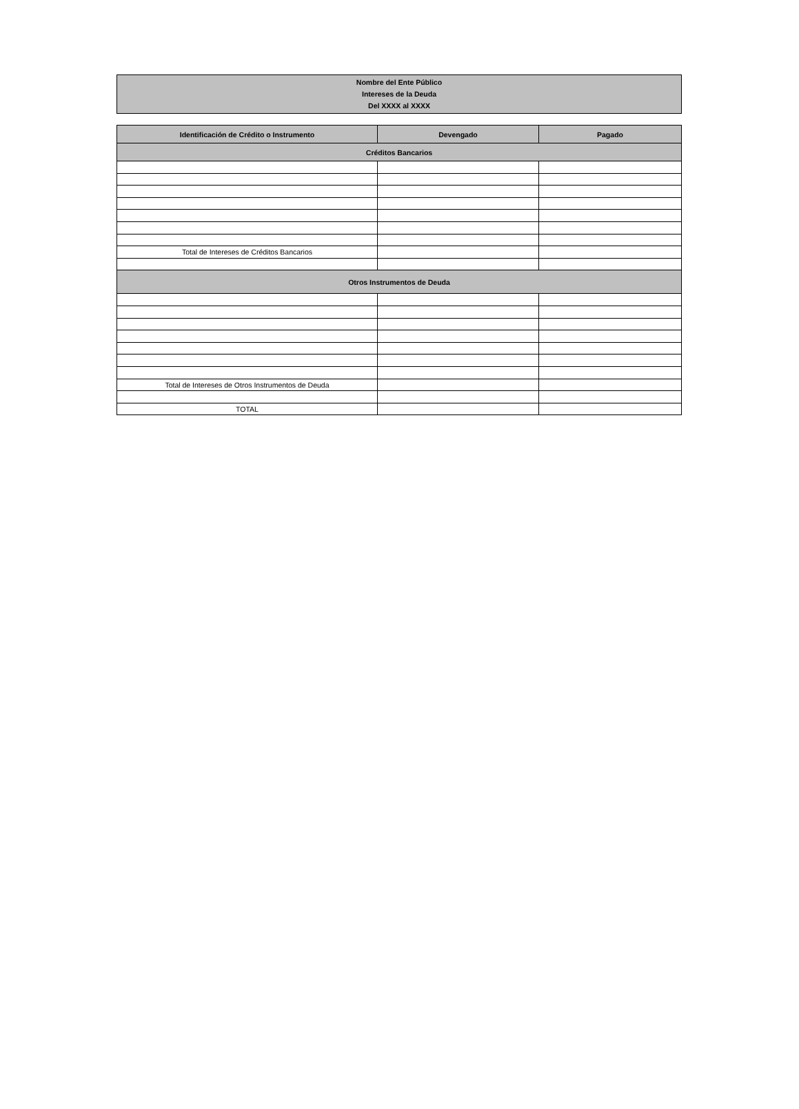Nombre del Ente Público
Intereses de la Deuda
Del XXXX al XXXX
| Identificación de Crédito o Instrumento | Devengado | Pagado |
| --- | --- | --- |
| Créditos Bancarios | | |
| Total de Intereses de Créditos Bancarios | | |
| Otros Instrumentos de Deuda | | |
| Total de Intereses de Otros Instrumentos de Deuda | | |
| TOTAL | | |